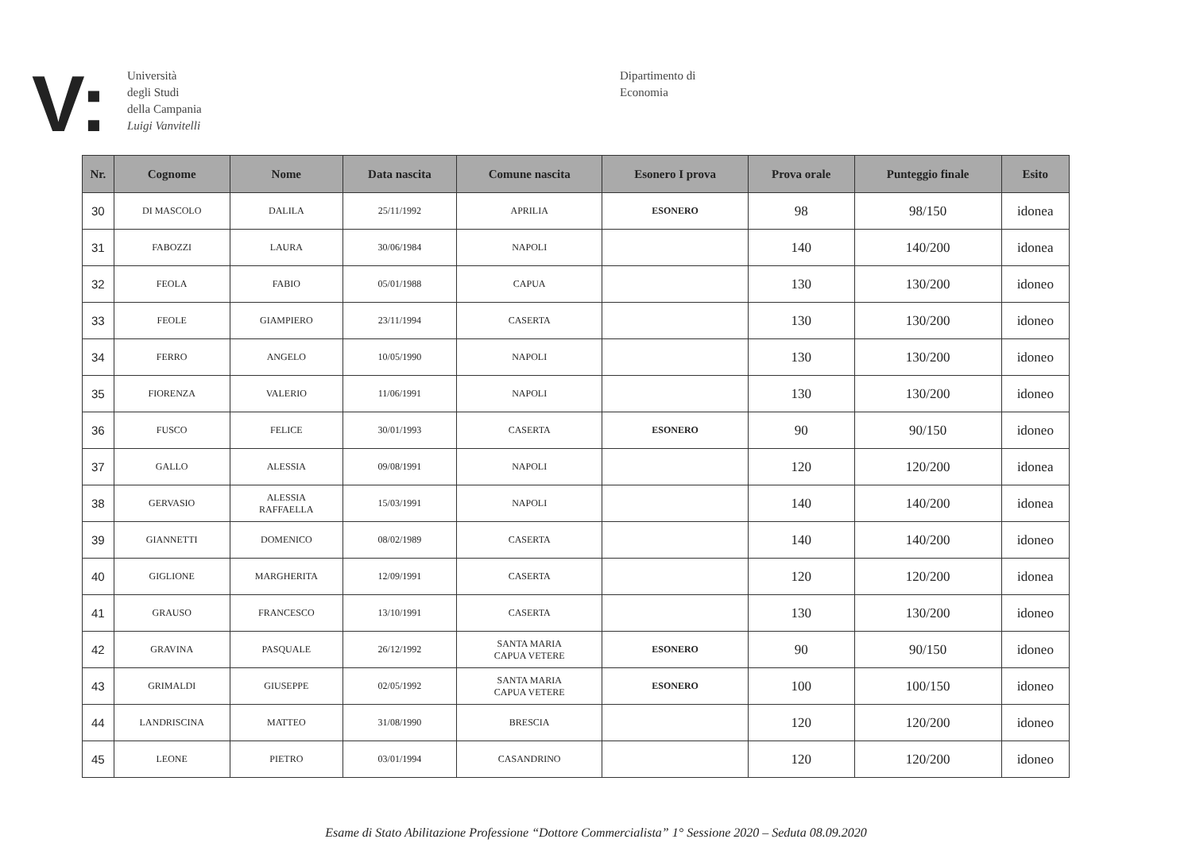V:
Università
degli Studi
della Campania
Luigi Vanvitelli
Dipartimento di
Economia
| Nr. | Cognome | Nome | Data nascita | Comune nascita | Esonero I prova | Prova orale | Punteggio finale | Esito |
| --- | --- | --- | --- | --- | --- | --- | --- | --- |
| 30 | DI MASCOLO | DALILA | 25/11/1992 | APRILIA | ESONERO | 98 | 98/150 | idonea |
| 31 | FABOZZI | LAURA | 30/06/1984 | NAPOLI | | 140 | 140/200 | idonea |
| 32 | FEOLA | FABIO | 05/01/1988 | CAPUA | | 130 | 130/200 | idoneo |
| 33 | FEOLE | GIAMPIERO | 23/11/1994 | CASERTA | | 130 | 130/200 | idoneo |
| 34 | FERRO | ANGELO | 10/05/1990 | NAPOLI | | 130 | 130/200 | idoneo |
| 35 | FIORENZA | VALERIO | 11/06/1991 | NAPOLI | | 130 | 130/200 | idoneo |
| 36 | FUSCO | FELICE | 30/01/1993 | CASERTA | ESONERO | 90 | 90/150 | idoneo |
| 37 | GALLO | ALESSIA | 09/08/1991 | NAPOLI | | 120 | 120/200 | idonea |
| 38 | GERVASIO | ALESSIA RAFFAELLA | 15/03/1991 | NAPOLI | | 140 | 140/200 | idonea |
| 39 | GIANNETTI | DOMENICO | 08/02/1989 | CASERTA | | 140 | 140/200 | idoneo |
| 40 | GIGLIONE | MARGHERITA | 12/09/1991 | CASERTA | | 120 | 120/200 | idonea |
| 41 | GRAUSO | FRANCESCO | 13/10/1991 | CASERTA | | 130 | 130/200 | idoneo |
| 42 | GRAVINA | PASQUALE | 26/12/1992 | SANTA MARIA CAPUA VETERE | ESONERO | 90 | 90/150 | idoneo |
| 43 | GRIMALDI | GIUSEPPE | 02/05/1992 | SANTA MARIA CAPUA VETERE | ESONERO | 100 | 100/150 | idoneo |
| 44 | LANDRISCINA | MATTEO | 31/08/1990 | BRESCIA | | 120 | 120/200 | idoneo |
| 45 | LEONE | PIETRO | 03/01/1994 | CASANDRINO | | 120 | 120/200 | idoneo |
Esame di Stato Abilitazione Professione “Dottore Commercialista” 1° Sessione 2020 – Seduta 08.09.2020